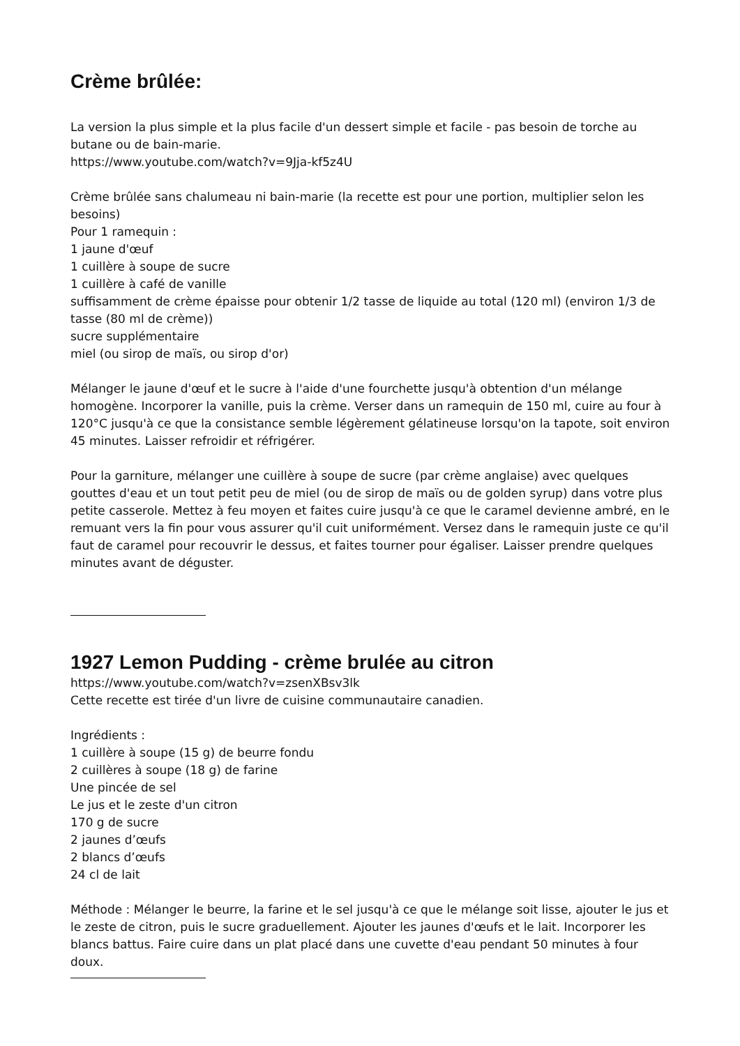Crème brûlée:
La version la plus simple et la plus facile d'un dessert simple et facile - pas besoin de torche au butane ou de bain-marie.
https://www.youtube.com/watch?v=9Jja-kf5z4U
Crème brûlée sans chalumeau ni bain-marie (la recette est pour une portion, multiplier selon les besoins)
Pour 1 ramequin :
1 jaune d'œuf
1 cuillère à soupe de sucre
1 cuillère à café de vanille
suffisamment de crème épaisse pour obtenir 1/2 tasse de liquide au total (120 ml) (environ 1/3 de tasse (80 ml de crème))
sucre supplémentaire
miel (ou sirop de maïs, ou sirop d'or)
Mélanger le jaune d'œuf et le sucre à l'aide d'une fourchette jusqu'à obtention d'un mélange homogène. Incorporer la vanille, puis la crème. Verser dans un ramequin de 150 ml, cuire au four à 120°C jusqu'à ce que la consistance semble légèrement gélatineuse lorsqu'on la tapote, soit environ 45 minutes. Laisser refroidir et réfrigérer.
Pour la garniture, mélanger une cuillère à soupe de sucre (par crème anglaise) avec quelques gouttes d'eau et un tout petit peu de miel (ou de sirop de maïs ou de golden syrup) dans votre plus petite casserole. Mettez à feu moyen et faites cuire jusqu'à ce que le caramel devienne ambré, en le remuant vers la fin pour vous assurer qu'il cuit uniformément. Versez dans le ramequin juste ce qu'il faut de caramel pour recouvrir le dessus, et faites tourner pour égaliser. Laisser prendre quelques minutes avant de déguster.
1927 Lemon Pudding - crème brulée au citron
https://www.youtube.com/watch?v=zsenXBsv3lk
Cette recette est tirée d'un livre de cuisine communautaire canadien.
Ingrédients :
1 cuillère à soupe (15 g) de beurre fondu
2 cuillères à soupe (18 g) de farine
Une pincée de sel
Le jus et le zeste d'un citron
170 g de sucre
2 jaunes d’œufs
2 blancs d’œufs
24 cl de lait
Méthode : Mélanger le beurre, la farine et le sel jusqu'à ce que le mélange soit lisse, ajouter le jus et le zeste de citron, puis le sucre graduellement. Ajouter les jaunes d'œufs et le lait. Incorporer les blancs battus. Faire cuire dans un plat placé dans une cuvette d'eau pendant 50 minutes à four doux.